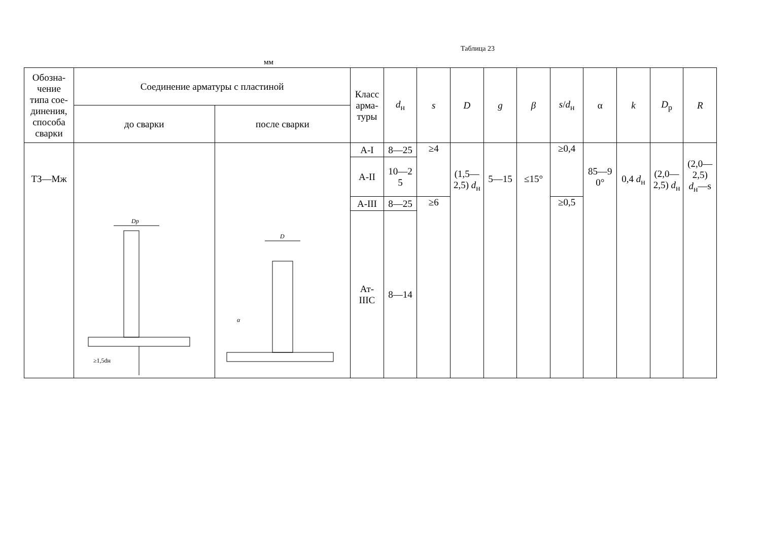Таблица 23
мм
| Обозна- чение типа сое- динения, способа сварки | Соединение арматуры с пластиной | | Класс арма- туры | d<sub>н</sub> | s | D | g | β | s / d<sub>н</sub> | α | k | D<sub>р</sub> | R |
| --- | --- | --- | --- | --- | --- | --- | --- | --- | --- | --- | --- | --- | --- |
| | до сварки | после сварки | | | | | | | | | | | |
| ТЗ—Мж | Dp ≥1,5dн | D α | А-I | 8—25 | ≥4 | (1,5— 2,5) d<sub>н</sub> | 5—15 | ≤15° | ≥0,4 | 85—9 0° | 0,4 d<sub>н</sub> | (2,0— 2,5) d<sub>н</sub> | (2,0— 2,5) d<sub>н</sub>—s |
| | | | А-II | 10—2 5 | | | | | | | | | |
| | | | А-III | 8—25 | ≥6 | | | | ≥0,5 | | | | |
| | | | Ат- IIIC | 8—14 | | | | | | | | | |